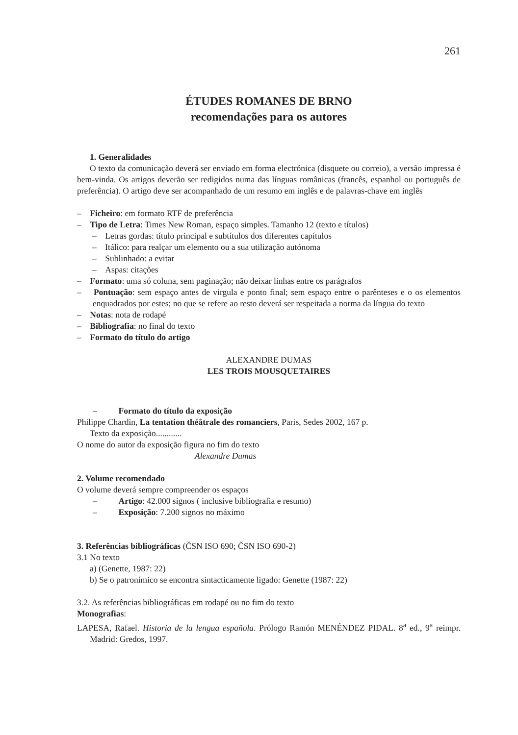261
ÉTUDES ROMANES DE BRNO
recomendações para os autores
1. Generalidades
O texto da comunicação deverá ser enviado em forma electrónica (disquete ou correio), a versão impressa é bem-vinda. Os artigos deverão ser redigidos numa das línguas românicas (francês, espanhol ou português de preferência). O artigo deve ser acompanhado de um resumo em inglês e de palavras-chave em inglês
– Ficheiro: em formato RTF de preferência
– Tipo de Letra: Times New Roman, espaço simples. Tamanho 12 (texto e títulos)
– Letras gordas: título principal e subtítulos dos diferentes capítulos
– Itálico: para realçar um elemento ou a sua utilização autónoma
– Sublinhado: a evitar
– Aspas: citações
– Formato: uma só coluna, sem paginação; não deixar linhas entre os parágrafos
– Pontuação: sem espaço antes de virgula e ponto final; sem espaço entre o parênteses e o os elementos enquadrados por estes; no que se refere ao resto deverá ser respeitada a norma da língua do texto
– Notas: nota de rodapé
– Bibliografia: no final do texto
– Formato do título do artigo
ALEXANDRE DUMAS
LES TROIS MOUSQUETAIRES
– Formato do título da exposição
Philippe Chardin, La tentation théâtrale des romanciers, Paris, Sedes 2002, 167 p.
Texto da exposição............
O nome do autor da exposição figura no fim do texto
Alexandre Dumas
2. Volume recomendado
O volume deverá sempre compreender os espaços
– Artigo: 42.000 signos ( inclusive bibliografia e resumo)
– Exposição: 7.200 signos no máximo
3. Referências bibliográficas (ČSN ISO 690; ČSN ISO 690-2)
3.1 No texto
a) (Genette, 1987: 22)
b) Se o patronímico se encontra sintacticamente ligado: Genette (1987: 22)
3.2. As referências bibliográficas em rodapé ou no fim do texto
Monografias:
LAPESA, Rafael. Historia de la lengua española. Prólogo Ramón MENÉNDEZ PIDAL. 8<sup>a</sup> ed., 9<sup>a</sup> reimpr. Madrid: Gredos, 1997.